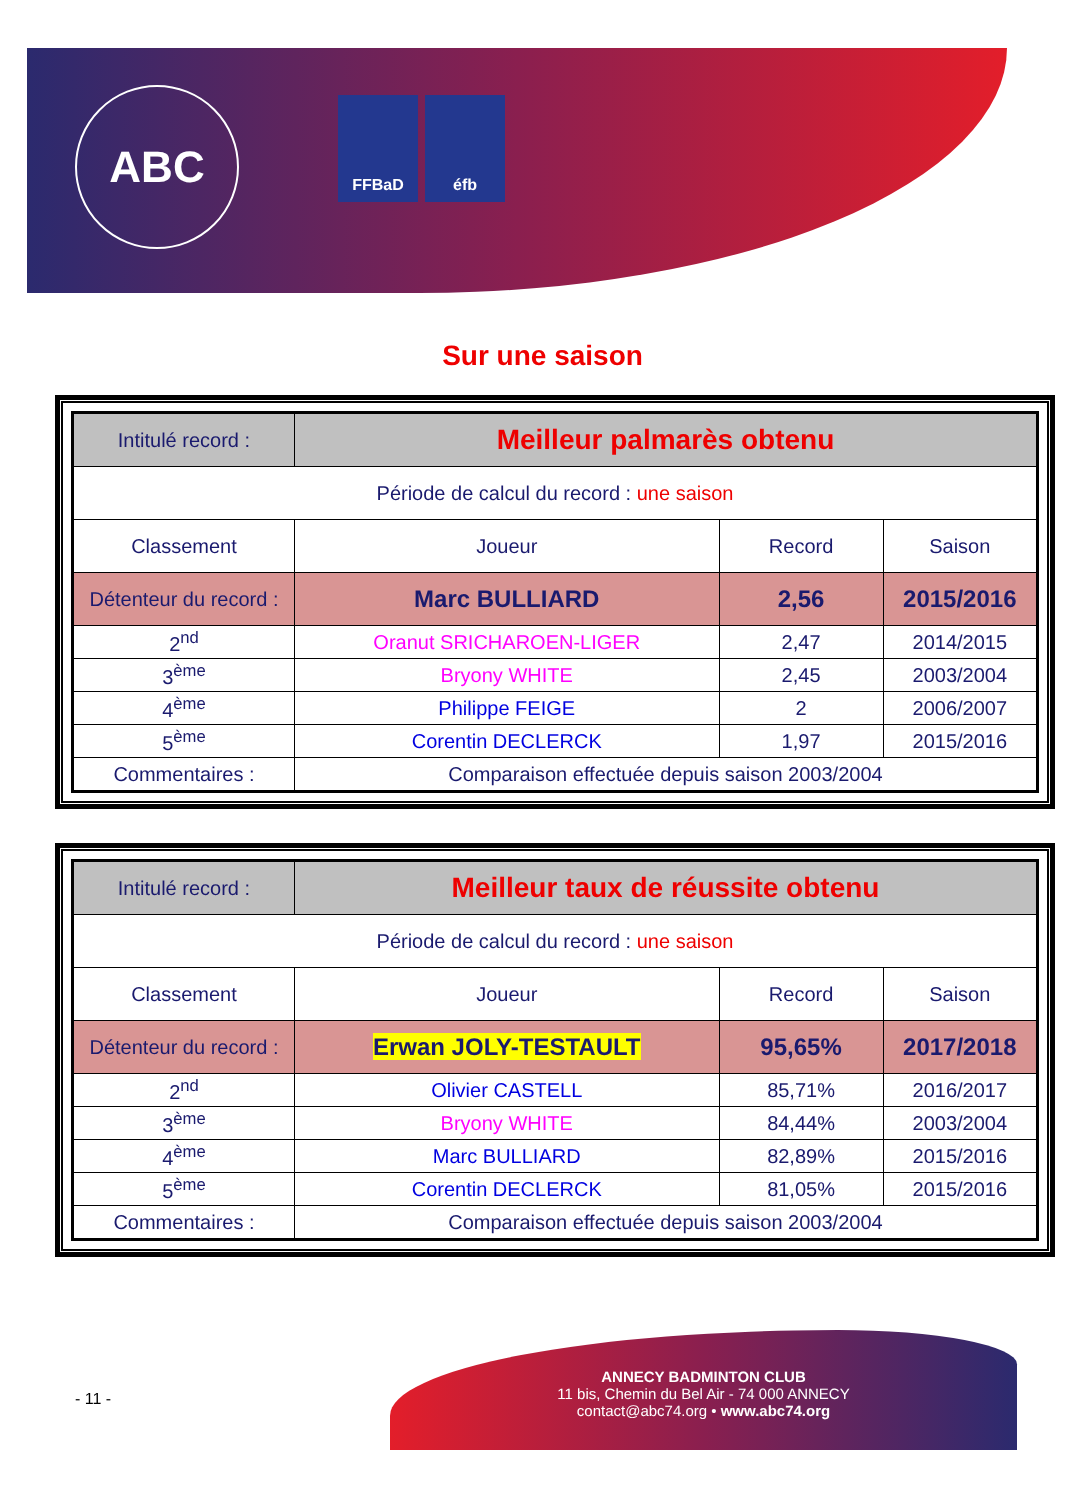ABC FFBaD éfb
Sur une saison
| Intitulé record : | Meilleur palmarès obtenu | | |
| Période de calcul du record : une saison | | | |
| Classement | Joueur | Record | Saison |
| Détenteur du record : | Marc BULLIARD | 2,56 | 2015/2016 |
| 2<sup>nd</sup> | Oranut SRICHAROEN-LIGER | 2,47 | 2014/2015 |
| 3<sup>ème</sup> | Bryony WHITE | 2,45 | 2003/2004 |
| 4<sup>ème</sup> | Philippe FEIGE | 2 | 2006/2007 |
| 5<sup>ème</sup> | Corentin DECLERCK | 1,97 | 2015/2016 |
| Commentaires : | Comparaison effectuée depuis saison 2003/2004 | | |
| Intitulé record : | Meilleur taux de réussite obtenu | | |
| Période de calcul du record : une saison | | | |
| Classement | Joueur | Record | Saison |
| Détenteur du record : | Erwan JOLY-TESTAULT | 95,65% | 2017/2018 |
| 2<sup>nd</sup> | Olivier CASTELL | 85,71% | 2016/2017 |
| 3<sup>ème</sup> | Bryony WHITE | 84,44% | 2003/2004 |
| 4<sup>ème</sup> | Marc BULLIARD | 82,89% | 2015/2016 |
| 5<sup>ème</sup> | Corentin DECLERCK | 81,05% | 2015/2016 |
| Commentaires : | Comparaison effectuée depuis saison 2003/2004 | | |
- 11 -
ANNECY BADMINTON CLUB
11 bis, Chemin du Bel Air - 74 000 ANNECY
contact@abc74.org • www.abc74.org